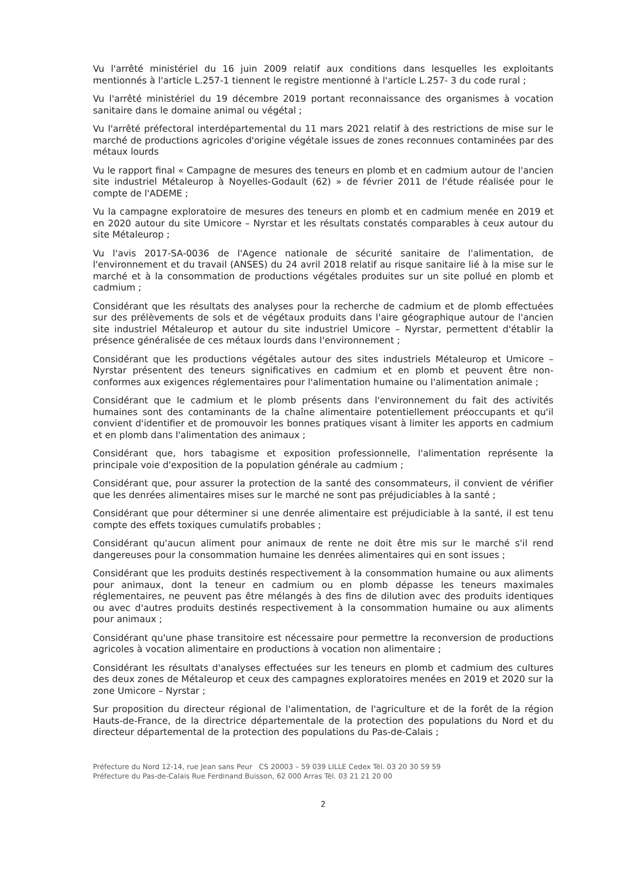Vu l'arrêté ministériel du 16 juin 2009 relatif aux conditions dans lesquelles les exploitants mentionnés à l'article L.257-1 tiennent le registre mentionné à l'article L.257- 3 du code rural ;
Vu l'arrêté ministériel du 19 décembre 2019 portant reconnaissance des organismes à vocation sanitaire dans le domaine animal ou végétal ;
Vu l'arrêté préfectoral interdépartemental du 11 mars 2021 relatif à des restrictions de mise sur le marché de productions agricoles d'origine végétale issues de zones reconnues contaminées par des métaux lourds
Vu le rapport final « Campagne de mesures des teneurs en plomb et en cadmium autour de l'ancien site industriel Métaleurop à Noyelles-Godault (62) » de février 2011 de l'étude réalisée pour le compte de l'ADEME ;
Vu la campagne exploratoire de mesures des teneurs en plomb et en cadmium menée en 2019 et en 2020 autour du site Umicore – Nyrstar et les résultats constatés comparables à ceux autour du site Métaleurop ;
Vu l'avis 2017-SA-0036 de l'Agence nationale de sécurité sanitaire de l'alimentation, de l'environnement et du travail (ANSES) du 24 avril 2018 relatif au risque sanitaire lié à la mise sur le marché et à la consommation de productions végétales produites sur un site pollué en plomb et cadmium ;
Considérant que les résultats des analyses pour la recherche de cadmium et de plomb effectuées sur des prélèvements de sols et de végétaux produits dans l'aire géographique autour de l'ancien site industriel Métaleurop et autour du site industriel Umicore – Nyrstar, permettent d'établir la présence généralisée de ces métaux lourds dans l'environnement ;
Considérant que les productions végétales autour des sites industriels Métaleurop et Umicore – Nyrstar présentent des teneurs significatives en cadmium et en plomb et peuvent être non-conformes aux exigences réglementaires pour l'alimentation humaine ou l'alimentation animale ;
Considérant que le cadmium et le plomb présents dans l'environnement du fait des activités humaines sont des contaminants de la chaîne alimentaire potentiellement préoccupants et qu'il convient d'identifier et de promouvoir les bonnes pratiques visant à limiter les apports en cadmium et en plomb dans l'alimentation des animaux ;
Considérant que, hors tabagisme et exposition professionnelle, l'alimentation représente la principale voie d'exposition de la population générale au cadmium ;
Considérant que, pour assurer la protection de la santé des consommateurs, il convient de vérifier que les denrées alimentaires mises sur le marché ne sont pas préjudiciables à la santé ;
Considérant que pour déterminer si une denrée alimentaire est préjudiciable à la santé, il est tenu compte des effets toxiques cumulatifs probables ;
Considérant qu'aucun aliment pour animaux de rente ne doit être mis sur le marché s'il rend dangereuses pour la consommation humaine les denrées alimentaires qui en sont issues ;
Considérant que les produits destinés respectivement à la consommation humaine ou aux aliments pour animaux, dont la teneur en cadmium ou en plomb dépasse les teneurs maximales réglementaires, ne peuvent pas être mélangés à des fins de dilution avec des produits identiques ou avec d'autres produits destinés respectivement à la consommation humaine ou aux aliments pour animaux ;
Considérant qu'une phase transitoire est nécessaire pour permettre la reconversion de productions agricoles à vocation alimentaire en productions à vocation non alimentaire ;
Considérant les résultats d'analyses effectuées sur les teneurs en plomb et cadmium des cultures des deux zones de Métaleurop et ceux des campagnes exploratoires menées en 2019 et 2020 sur la zone Umicore – Nyrstar ;
Sur proposition du directeur régional de l'alimentation, de l'agriculture et de la forêt de la région Hauts-de-France, de la directrice départementale de la protection des populations du Nord et du directeur départemental de la protection des populations du Pas-de-Calais ;
Préfecture du Nord 12-14, rue Jean sans Peur CS 20003 – 59 039 LILLE Cedex Tél. 03 20 30 59 59
Préfecture du Pas-de-Calais Rue Ferdinand Buisson, 62 000 Arras Tél. 03 21 21 20 00
2